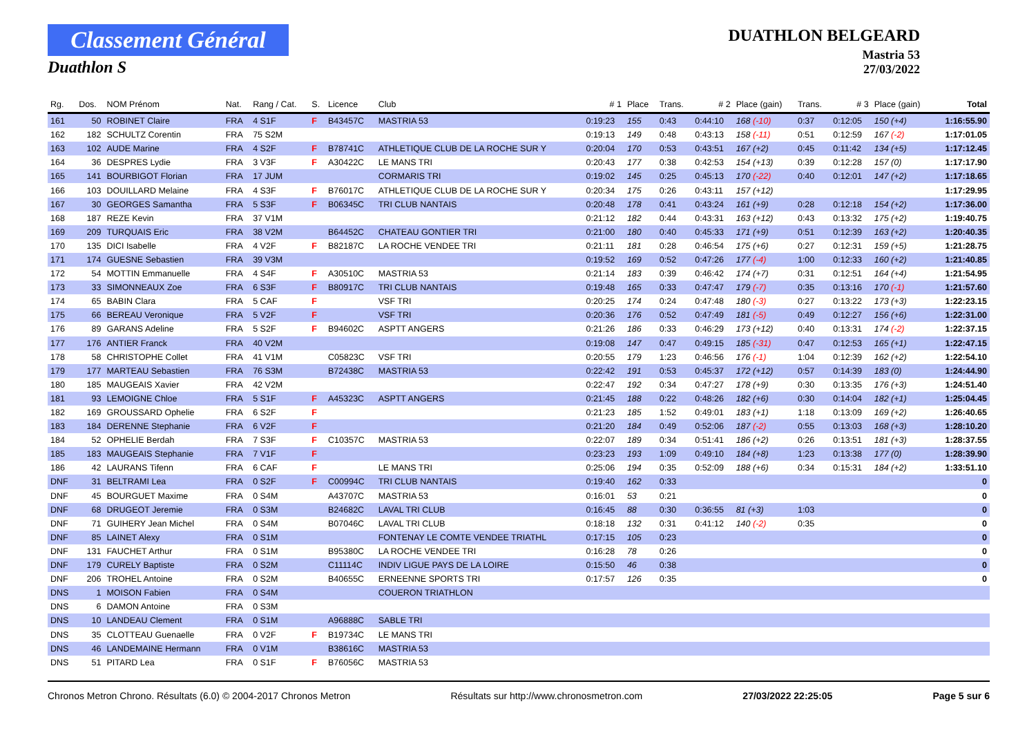Classement Général
Duathlon S
DUATHLON BELGEARD
Mastria 53
27/03/2022
| Rg. | Dos. | NOM Prénom | Nat. | Rang / Cat. | S. | Licence | Club | # 1 | Place | Trans. | # 2 | Place (gain) | Trans. | # 3 | Place (gain) | Total |
| --- | --- | --- | --- | --- | --- | --- | --- | --- | --- | --- | --- | --- | --- | --- | --- | --- |
| 161 | 50 | ROBINET Claire | FRA | 4 S1F | F | B43457C | MASTRIA 53 | 0:19:23 | 155 | 0:43 | 0:44:10 | 168 (-10) | 0:37 | 0:12:05 | 150 (+4) | 1:16:55.90 |
| 162 | 182 | SCHULTZ Corentin | FRA | 75 S2M | | | | 0:19:13 | 149 | 0:48 | 0:43:13 | 158 (-11) | 0:51 | 0:12:59 | 167 (-2) | 1:17:01.05 |
| 163 | 102 | AUDE Marine | FRA | 4 S2F | F | B78741C | ATHLETIQUE CLUB DE LA ROCHE SUR Y | 0:20:04 | 170 | 0:53 | 0:43:51 | 167 (+2) | 0:45 | 0:11:42 | 134 (+5) | 1:17:12.45 |
| 164 | 36 | DESPRES Lydie | FRA | 3 V3F | F | A30422C | LE MANS TRI | 0:20:43 | 177 | 0:38 | 0:42:53 | 154 (+13) | 0:39 | 0:12:28 | 157 (0) | 1:17:17.90 |
| 165 | 141 | BOURBIGOT Florian | FRA | 17 JUM | | | CORMARIS TRI | 0:19:02 | 145 | 0:25 | 0:45:13 | 170 (-22) | 0:40 | 0:12:01 | 147 (+2) | 1:17:18.65 |
| 166 | 103 | DOUILLARD Melaine | FRA | 4 S3F | F | B76017C | ATHLETIQUE CLUB DE LA ROCHE SUR Y | 0:20:34 | 175 | 0:26 | 0:43:11 | 157 (+12) | | | | 1:17:29.95 |
| 167 | 30 | GEORGES Samantha | FRA | 5 S3F | F | B06345C | TRI CLUB NANTAIS | 0:20:48 | 178 | 0:41 | 0:43:24 | 161 (+9) | 0:28 | 0:12:18 | 154 (+2) | 1:17:36.00 |
| 168 | 187 | REZE Kevin | FRA | 37 V1M | | | | 0:21:12 | 182 | 0:44 | 0:43:31 | 163 (+12) | 0:43 | 0:13:32 | 175 (+2) | 1:19:40.75 |
| 169 | 209 | TURQUAIS Eric | FRA | 38 V2M | | B64452C | CHATEAU GONTIER TRI | 0:21:00 | 180 | 0:40 | 0:45:33 | 171 (+9) | 0:51 | 0:12:39 | 163 (+2) | 1:20:40.35 |
| 170 | 135 | DICI Isabelle | FRA | 4 V2F | F | B82187C | LA ROCHE VENDEE TRI | 0:21:11 | 181 | 0:28 | 0:46:54 | 175 (+6) | 0:27 | 0:12:31 | 159 (+5) | 1:21:28.75 |
| 171 | 174 | GUESNE Sebastien | FRA | 39 V3M | | | | 0:19:52 | 169 | 0:52 | 0:47:26 | 177 (-4) | 1:00 | 0:12:33 | 160 (+2) | 1:21:40.85 |
| 172 | 54 | MOTTIN Emmanuelle | FRA | 4 S4F | F | A30510C | MASTRIA 53 | 0:21:14 | 183 | 0:39 | 0:46:42 | 174 (+7) | 0:31 | 0:12:51 | 164 (+4) | 1:21:54.95 |
| 173 | 33 | SIMONNEAUX Zoe | FRA | 6 S3F | F | B80917C | TRI CLUB NANTAIS | 0:19:48 | 165 | 0:33 | 0:47:47 | 179 (-7) | 0:35 | 0:13:16 | 170 (-1) | 1:21:57.60 |
| 174 | 65 | BABIN Clara | FRA | 5 CAF | F | | VSF TRI | 0:20:25 | 174 | 0:24 | 0:47:48 | 180 (-3) | 0:27 | 0:13:22 | 173 (+3) | 1:22:23.15 |
| 175 | 66 | BEREAU Veronique | FRA | 5 V2F | F | | VSF TRI | 0:20:36 | 176 | 0:52 | 0:47:49 | 181 (-5) | 0:49 | 0:12:27 | 156 (+6) | 1:22:31.00 |
| 176 | 89 | GARANS Adeline | FRA | 5 S2F | F | B94602C | ASPTT ANGERS | 0:21:26 | 186 | 0:33 | 0:46:29 | 173 (+12) | 0:40 | 0:13:31 | 174 (-2) | 1:22:37.15 |
| 177 | 176 | ANTIER Franck | FRA | 40 V2M | | | | 0:19:08 | 147 | 0:47 | 0:49:15 | 185 (-31) | 0:47 | 0:12:53 | 165 (+1) | 1:22:47.15 |
| 178 | 58 | CHRISTOPHE Collet | FRA | 41 V1M | | C05823C | VSF TRI | 0:20:55 | 179 | 1:23 | 0:46:56 | 176 (-1) | 1:04 | 0:12:39 | 162 (+2) | 1:22:54.10 |
| 179 | 177 | MARTEAU Sebastien | FRA | 76 S3M | | B72438C | MASTRIA 53 | 0:22:42 | 191 | 0:53 | 0:45:37 | 172 (+12) | 0:57 | 0:14:39 | 183 (0) | 1:24:44.90 |
| 180 | 185 | MAUGEAIS Xavier | FRA | 42 V2M | | | | 0:22:47 | 192 | 0:34 | 0:47:27 | 178 (+9) | 0:30 | 0:13:35 | 176 (+3) | 1:24:51.40 |
| 181 | 93 | LEMOIGNE Chloe | FRA | 5 S1F | F | A45323C | ASPTT ANGERS | 0:21:45 | 188 | 0:22 | 0:48:26 | 182 (+6) | 0:30 | 0:14:04 | 182 (+1) | 1:25:04.45 |
| 182 | 169 | GROUSSARD Ophelie | FRA | 6 S2F | F | | | 0:21:23 | 185 | 1:52 | 0:49:01 | 183 (+1) | 1:18 | 0:13:09 | 169 (+2) | 1:26:40.65 |
| 183 | 184 | DERENNE Stephanie | FRA | 6 V2F | F | | | 0:21:20 | 184 | 0:49 | 0:52:06 | 187 (-2) | 0:55 | 0:13:03 | 168 (+3) | 1:28:10.20 |
| 184 | 52 | OPHELIE Berdah | FRA | 7 S3F | F | C10357C | MASTRIA 53 | 0:22:07 | 189 | 0:34 | 0:51:41 | 186 (+2) | 0:26 | 0:13:51 | 181 (+3) | 1:28:37.55 |
| 185 | 183 | MAUGEAIS Stephanie | FRA | 7 V1F | F | | | 0:23:23 | 193 | 1:09 | 0:49:10 | 184 (+8) | 1:23 | 0:13:38 | 177 (0) | 1:28:39.90 |
| 186 | 42 | LAURANS Tifenn | FRA | 6 CAF | F | | LE MANS TRI | 0:25:06 | 194 | 0:35 | 0:52:09 | 188 (+6) | 0:34 | 0:15:31 | 184 (+2) | 1:33:51.10 |
| DNF | 31 | BELTRAMI Lea | FRA | 0 S2F | F | C00994C | TRI CLUB NANTAIS | 0:19:40 | 162 | 0:33 | | | | | | 0 |
| DNF | 45 | BOURGUET Maxime | FRA | 0 S4M | | A43707C | MASTRIA 53 | 0:16:01 | 53 | 0:21 | | | | | | 0 |
| DNF | 68 | DRUGEOT Jeremie | FRA | 0 S3M | | B24682C | LAVAL TRI CLUB | 0:16:45 | 88 | 0:30 | 0:36:55 | 81 (+3) | 1:03 | | | 0 |
| DNF | 71 | GUIHERY Jean Michel | FRA | 0 S4M | | B07046C | LAVAL TRI CLUB | 0:18:18 | 132 | 0:31 | 0:41:12 | 140 (-2) | 0:35 | | | 0 |
| DNF | 85 | LAINET Alexy | FRA | 0 S1M | | | FONTENAY LE COMTE VENDEE TRIATHL | 0:17:15 | 105 | 0:23 | | | | | | 0 |
| DNF | 131 | FAUCHET Arthur | FRA | 0 S1M | | B95380C | LA ROCHE VENDEE TRI | 0:16:28 | 78 | 0:26 | | | | | | 0 |
| DNF | 179 | CURELY Baptiste | FRA | 0 S2M | | C11114C | INDIV LIGUE PAYS DE LA LOIRE | 0:15:50 | 46 | 0:38 | | | | | | 0 |
| DNF | 206 | TROHEL Antoine | FRA | 0 S2M | | B40655C | ERNEENNE SPORTS TRI | 0:17:57 | 126 | 0:35 | | | | | | 0 |
| DNS | 1 | MOISON Fabien | FRA | 0 S4M | | | COUERON TRIATHLON | | | | | | | | | |
| DNS | 6 | DAMON Antoine | FRA | 0 S3M | | | | | | | | | | | | |
| DNS | 10 | LANDEAU Clement | FRA | 0 S1M | | A96888C | SABLE TRI | | | | | | | | | |
| DNS | 35 | CLOTTEAU Guenaelle | FRA | 0 V2F | F | B19734C | LE MANS TRI | | | | | | | | | |
| DNS | 46 | LANDEMAINE Hermann | FRA | 0 V1M | | B38616C | MASTRIA 53 | | | | | | | | | |
| DNS | 51 | PITARD Lea | FRA | 0 S1F | F | B76056C | MASTRIA 53 | | | | | | | | | |
Chronos Metron Chrono. Résultats (6.0) © 2004-2017 Chronos Metron Résultats sur http://www.chronosmetron.com 27/03/2022 22:25:05 Page 5 sur 6